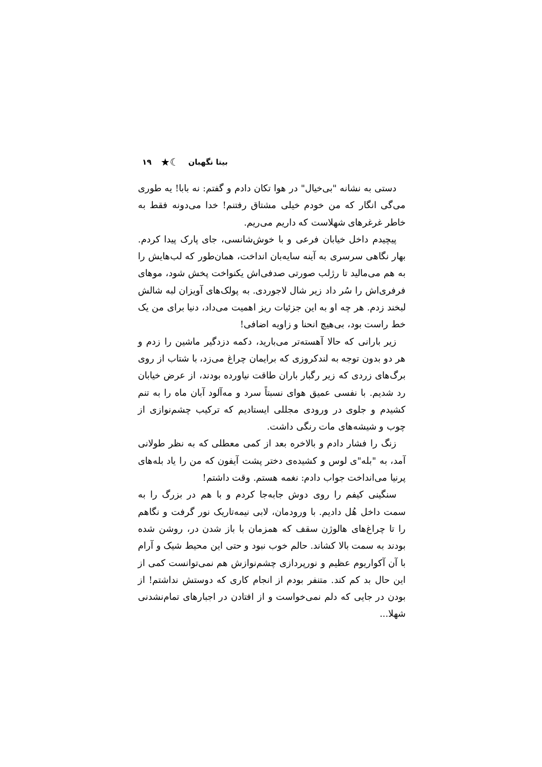بیتا نگهبان ☾★ ۱۹
دستی به نشانه "بی‌خیال" در هوا تکان دادم و گفتم: نه بابا! یه طوری می‌گی انگار که من خودم خیلی مشتاق رفتنم! خدا می‌دونه فقط به خاطر غرغرهای شهلاست که داریم می‌ریم.
پیچیدم داخل خیابان فرعی و با خوش‌شانسی، جای پارک پیدا کردم. بهار نگاهی سرسری به آینه سایه‌بان انداخت، همان‌طور که لب‌هایش را به هم می‌مالید تا رژلب صورتی صدفی‌اش یکنواخت پخش شود، موهای فرفری‌اش را سُر داد زیر شال لاجوردی. به پولک‌های آویزان لبه شالش لبخند زدم. هر چه او به این جزئیات ریز اهمیت می‌داد، دنیا برای من یک خط راست بود، بی‌هیچ انحنا و زاویه اضافی!
زیر بارانی که حالا آهسته‌تر می‌بارید، دکمه دزدگیر ماشین را زدم و هر دو بدون توجه به لندکروزی که برایمان چراغ می‌زد، با شتاب از روی برگ‌های زردی که زیر رگبار باران طاقت نیاورده بودند، از عرض خیابان رد شدیم. با نفسی عمیق هوای نسبتاً سرد و مه‌آلود آبان ماه را به تنم کشیدم و جلوی در ورودی مجللی ایستادیم که ترکیب چشم‌نوازی از چوب و شیشه‌های مات رنگی داشت.
زنگ را فشار دادم و بالاخره بعد از کمی معطلی که به نظر طولانی آمد، به "بله"ی لوس و کشیده‌ی دختر پشت آیفون که من را یاد بله‌های پرنیا می‌انداخت جواب دادم: نغمه هستم. وقت داشتم!
سنگینی کیفم را روی دوش جابه‌جا کردم و با هم در بزرگ را به سمت داخل هُل دادیم. با ورودمان، لابی نیمه‌تاریک نور گرفت و نگاهم را تا چراغ‌های هالوژن سقف که همزمان با باز شدن در، روشن شده بودند به سمت بالا کشاند. حالم خوب نبود و حتی این محیط شیک و آرام با آن آکواریوم عظیم و نورپردازی چشم‌نوازش هم نمی‌توانست کمی از این حال بد کم کند. متنفر بودم از انجام کاری که دوستش نداشتم! از بودن در جایی که دلم نمی‌خواست و از افتادن در اجبارهای تمام‌نشدنی شهلا...